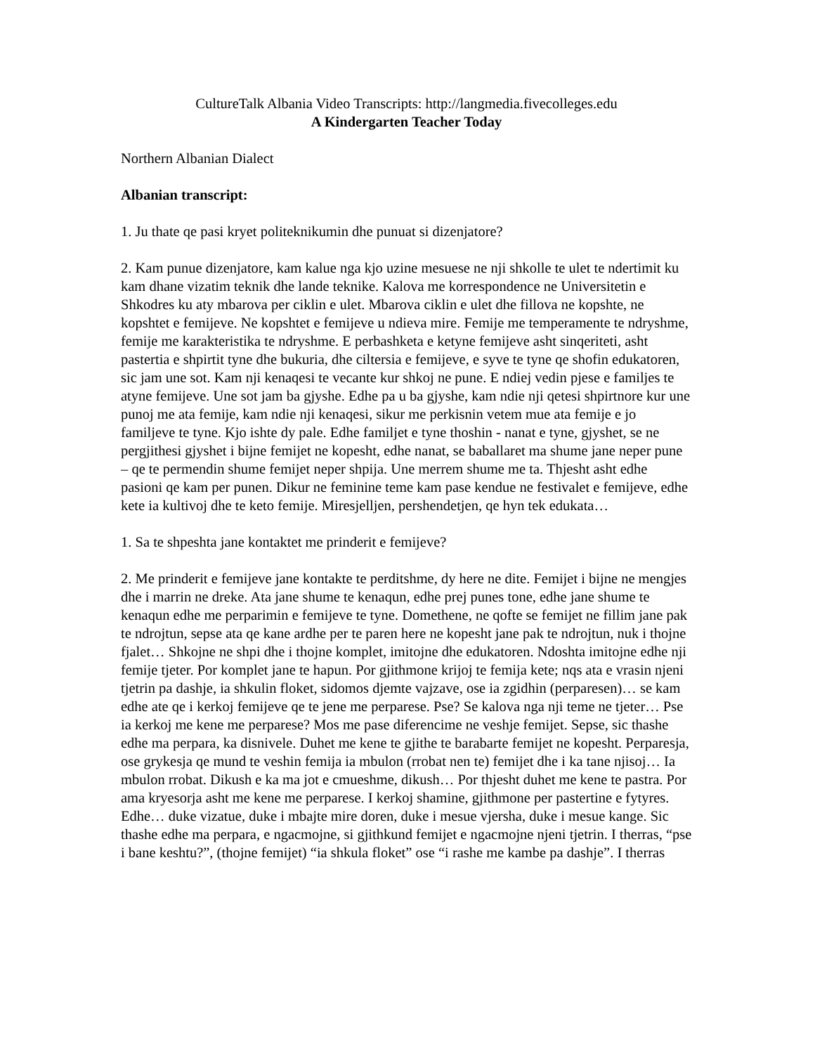CultureTalk Albania Video Transcripts: http://langmedia.fivecolleges.edu
A Kindergarten Teacher Today
Northern Albanian Dialect
Albanian transcript:
1. Ju thate qe pasi kryet politeknikumin dhe punuat si dizenjatore?
2. Kam punue dizenjatore, kam kalue nga kjo uzine mesuese ne nji shkolle te ulet te ndertimit ku kam dhane vizatim teknik dhe lande teknike. Kalova me korrespondence ne Universitetin e Shkodres ku aty mbarova per ciklin e ulet. Mbarova ciklin e ulet dhe fillova ne kopshte, ne kopshtet e femijeve. Ne kopshtet e femijeve u ndieva mire. Femije me temperamente te ndryshme, femije me karakteristika te ndryshme. E perbashketa e ketyne femijeve asht sinqeriteti, asht pastertia e shpirtit tyne dhe bukuria, dhe ciltersia e femijeve, e syve te tyne qe shofin edukatoren, sic jam une sot. Kam nji kenaqesi te vecante kur shkoj ne pune. E ndiej vedin pjese e familjes te atyne femijeve. Une sot jam ba gjyshe. Edhe pa u ba gjyshe, kam ndie nji qetesi shpirtnore kur une punoj me ata femije, kam ndie nji kenaqesi, sikur me perkisnin vetem mue ata femije e jo familjeve te tyne. Kjo ishte dy pale. Edhe familjet e tyne thoshin - nanat e tyne, gjyshet, se ne pergjithesi gjyshet i bijne femijet ne kopesht, edhe nanat, se baballaret ma shume jane neper pune – qe te permendin shume femijet neper shpija. Une merrem shume me ta. Thjesht asht edhe pasioni qe kam per punen. Dikur ne feminine teme kam pase kendue ne festivalet e femijeve, edhe kete ia kultivoj dhe te keto femije. Miresjelljen, pershendetjen, qe hyn tek edukata…
1. Sa te shpeshta jane kontaktet me prinderit e femijeve?
2. Me prinderit e femijeve jane kontakte te perditshme, dy here ne dite. Femijet i bijne ne mengjes dhe i marrin ne dreke. Ata jane shume te kenaqun, edhe prej punes tone, edhe jane shume te kenaqun edhe me perparimin e femijeve te tyne. Domethene, ne qofte se femijet ne fillim jane pak te ndrojtun, sepse ata qe kane ardhe per te paren here ne kopesht jane pak te ndrojtun, nuk i thojne fjalet… Shkojne ne shpi dhe i thojne komplet, imitojne dhe edukatoren. Ndoshta imitojne edhe nji femije tjeter. Por komplet jane te hapun. Por gjithmone krijoj te femija kete; nqs ata e vrasin njeni tjetrin pa dashje, ia shkulin floket, sidomos djemte vajzave, ose ia zgidhin (perparesen)… se kam edhe ate qe i kerkoj femijeve qe te jene me perparese. Pse? Se kalova nga nji teme ne tjeter… Pse ia kerkoj me kene me perparese? Mos me pase diferencime ne veshje femijet. Sepse, sic thashe edhe ma perpara, ka disnivele. Duhet me kene te gjithe te barabarte femijet ne kopesht. Perparesja, ose grykesja qe mund te veshin femija ia mbulon (rrobat nen te) femijet dhe i ka tane njisoj… Ia mbulon rrobat. Dikush e ka ma jot e cmueshme, dikush… Por thjesht duhet me kene te pastra. Por ama kryesorja asht me kene me perparese. I kerkoj shamine, gjithmone per pastertine e fytyres. Edhe… duke vizatue, duke i mbajte mire doren, duke i mesue vjersha, duke i mesue kange. Sic thashe edhe ma perpara, e ngacmojne, si gjithkund femijet e ngacmojne njeni tjetrin. I therras, “pse i bane keshtu?”, (thojne femijet) “ia shkula floket” ose “i rashe me kambe pa dashje”. I therras